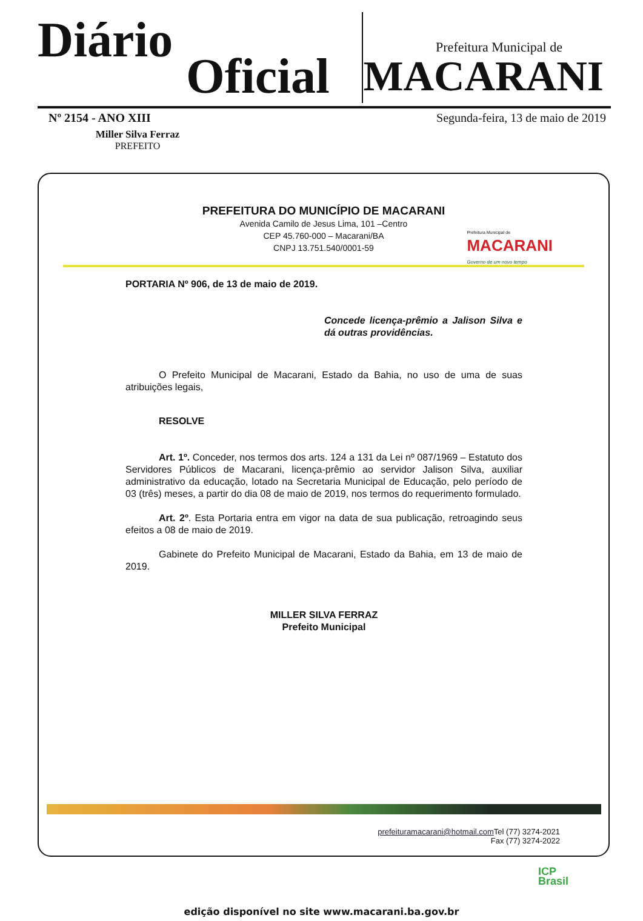Diário
Oficial
Prefeitura Municipal de
MACARANI
Nº 2154 - ANO XIII Segunda-feira, 13 de maio de 2019
Miller Silva Ferraz
PREFEITO
PREFEITURA DO MUNICÍPIO DE MACARANI
Avenida Camilo de Jesus Lima, 101 –Centro
CEP 45.760-000 – Macarani/BA
CNPJ 13.751.540/0001-59
Prefeitura Municipal de
MACARANI
Governo de um novo tempo
PORTARIA Nº 906, de 13 de maio de 2019.
Concede licença-prêmio a Jalison Silva e dá outras providências.
O Prefeito Municipal de Macarani, Estado da Bahia, no uso de uma de suas atribuições legais,
RESOLVE
Art. 1º. Conceder, nos termos dos arts. 124 a 131 da Lei nº 087/1969 – Estatuto dos Servidores Públicos de Macarani, licença-prêmio ao servidor Jalison Silva, auxiliar administrativo da educação, lotado na Secretaria Municipal de Educação, pelo período de 03 (três) meses, a partir do dia 08 de maio de 2019, nos termos do requerimento formulado.
Art. 2º. Esta Portaria entra em vigor na data de sua publicação, retroagindo seus efeitos a 08 de maio de 2019.
Gabinete do Prefeito Municipal de Macarani, Estado da Bahia, em 13 de maio de 2019.
MILLER SILVA FERRAZ
Prefeito Municipal
prefeituramacarani@hotmail.com Tel (77) 3274-2021
Fax (77) 3274-2022
ICP
Brasil
edição disponível no site www.macarani.ba.gov.br